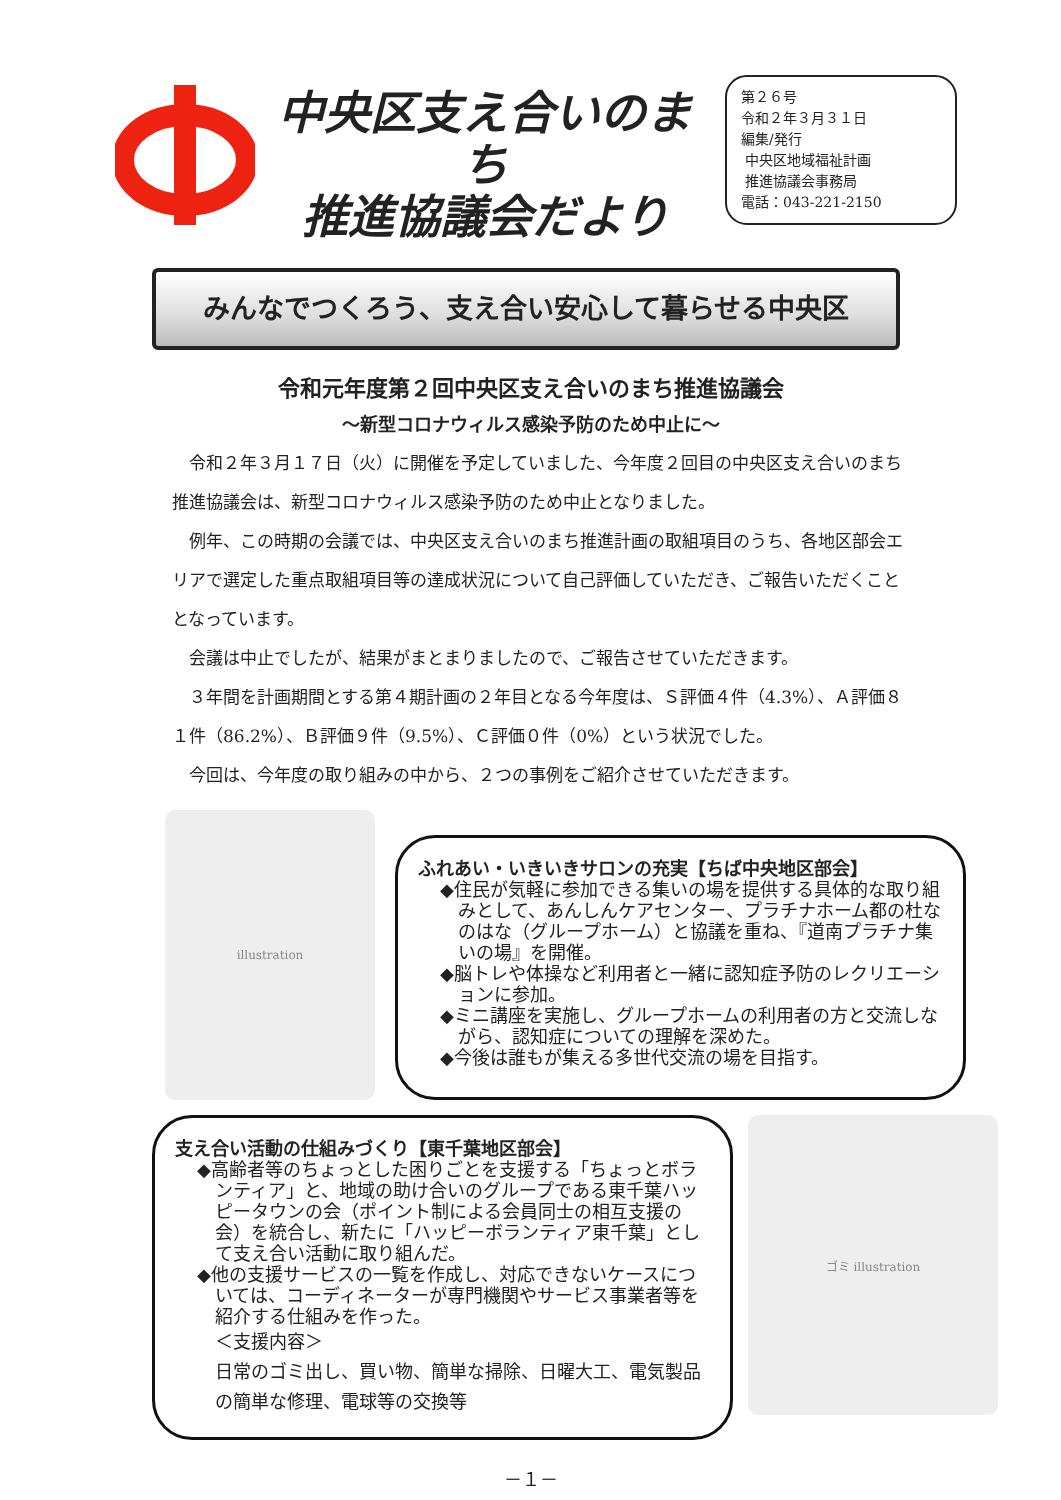中央区支え合いのまち
推進協議会だより
第２６号
令和２年３月３１日
編集/発行
中央区地域福祉計画
推進協議会事務局
電話：043-221-2150
みんなでつくろう、支え合い安心して暮らせる中央区
令和元年度第２回中央区支え合いのまち推進協議会
～新型コロナウィルス感染予防のため中止に～
令和２年３月１７日（火）に開催を予定していました、今年度２回目の中央区支え合いのまち推進協議会は、新型コロナウィルス感染予防のため中止となりました。
例年、この時期の会議では、中央区支え合いのまち推進計画の取組項目のうち、各地区部会エリアで選定した重点取組項目等の達成状況について自己評価していただき、ご報告いただくこととなっています。
会議は中止でしたが、結果がまとまりましたので、ご報告させていただきます。
３年間を計画期間とする第４期計画の２年目となる今年度は、Ｓ評価４件（4.3%）、Ａ評価８１件（86.2%）、Ｂ評価９件（9.5%）、Ｃ評価０件（0%）という状況でした。
今回は、今年度の取り組みの中から、２つの事例をご紹介させていただきます。
illustration
ふれあい・いきいきサロンの充実【ちば中央地区部会】
◆住民が気軽に参加できる集いの場を提供する具体的な取り組みとして、あんしんケアセンター、プラチナホーム都の杜なのはな（グループホーム）と協議を重ね、『道南プラチナ集いの場』を開催。
◆脳トレや体操など利用者と一緒に認知症予防のレクリエーションに参加。
◆ミニ講座を実施し、グループホームの利用者の方と交流しながら、認知症についての理解を深めた。
◆今後は誰もが集える多世代交流の場を目指す。
支え合い活動の仕組みづくり【東千葉地区部会】
◆高齢者等のちょっとした困りごとを支援する「ちょっとボランティア」と、地域の助け合いのグループである東千葉ハッピータウンの会（ポイント制による会員同士の相互支援の会）を統合し、新たに「ハッピーボランティア東千葉」として支え合い活動に取り組んだ。
◆他の支援サービスの一覧を作成し、対応できないケースについては、コーディネーターが専門機関やサービス事業者等を紹介する仕組みを作った。
＜支援内容＞
日常のゴミ出し、買い物、簡単な掃除、日曜大工、電気製品の簡単な修理、電球等の交換等
ゴミ illustration
－１－